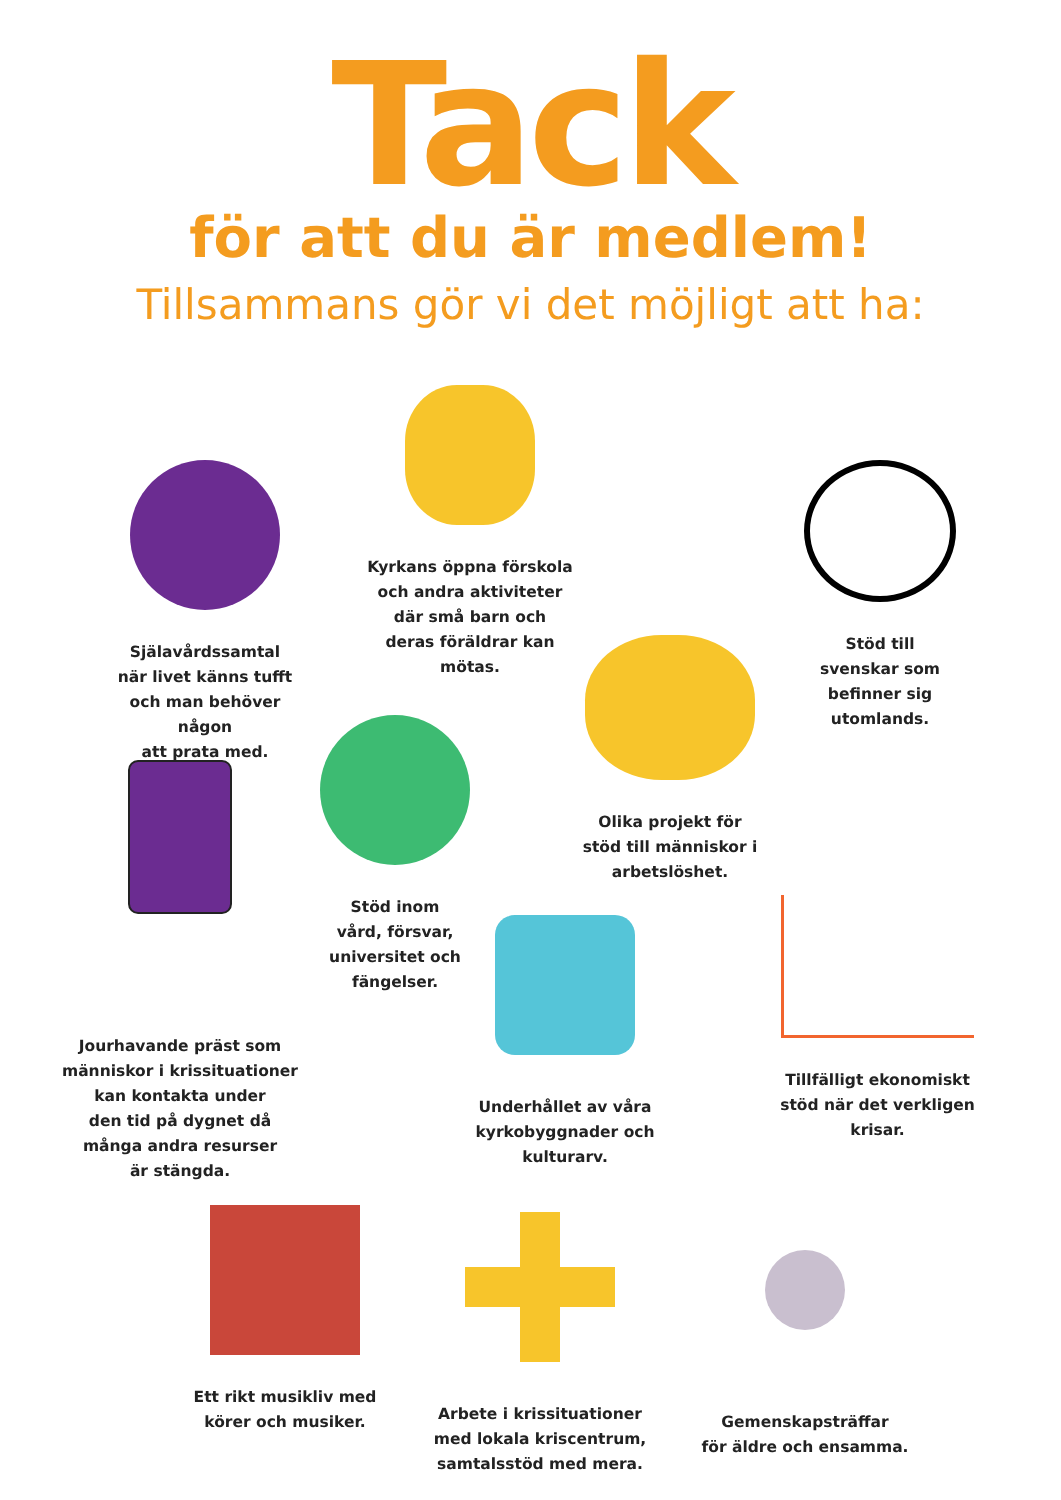Tack
för att du är medlem!
Tillsammans gör vi det möjligt att ha:
Själavårdssamtal
när livet känns tufft
och man behöver någon
att prata med.
Kyrkans öppna förskola
och andra aktiviteter
där små barn och
deras föräldrar kan
mötas.
Stöd till
svenskar som
befinner sig
utomlands.
Olika projekt för
stöd till människor i
arbetslöshet.
Stöd inom
vård, försvar,
universitet och
fängelser.
Jourhavande präst som
människor i krissituationer
kan kontakta under
den tid på dygnet då
många andra resurser
är stängda.
Underhållet av våra
kyrkobyggnader och
kulturarv.
Tillfälligt ekonomiskt
stöd när det verkligen
krisar.
Ett rikt musikliv med
körer och musiker.
Arbete i krissituationer
med lokala kriscentrum,
samtalsstöd med mera.
Gemenskapsträffar
för äldre och ensamma.